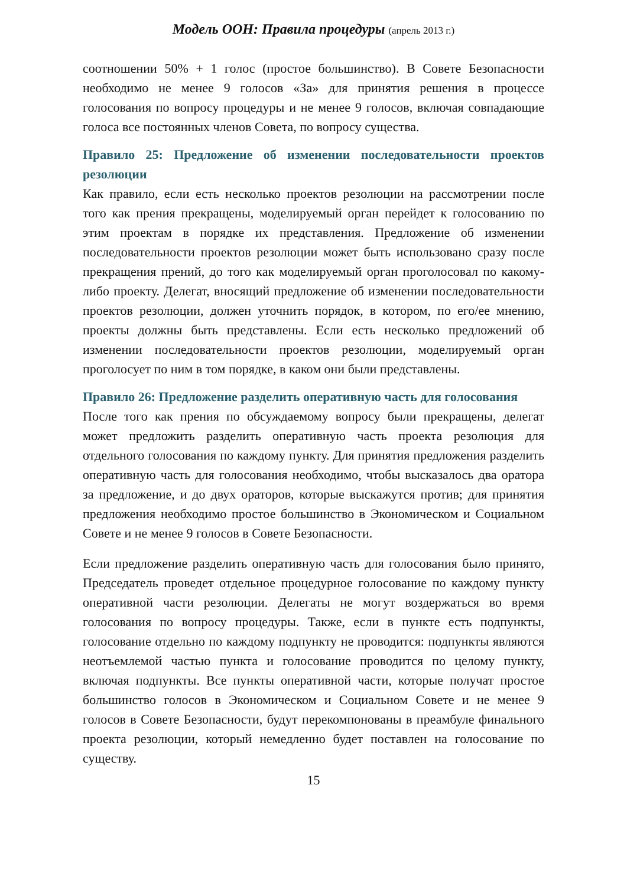Модель ООН: Правила процедуры (апрель 2013 г.)
соотношении 50% + 1 голос (простое большинство). В Совете Безопасности необходимо не менее 9 голосов «За» для принятия решения в процессе голосования по вопросу процедуры и не менее 9 голосов, включая совпадающие голоса все постоянных членов Совета, по вопросу существа.
Правило 25: Предложение об изменении последовательности проектов резолюции
Как правило, если есть несколько проектов резолюции на рассмотрении после того как прения прекращены, моделируемый орган перейдет к голосованию по этим проектам в порядке их представления. Предложение об изменении последовательности проектов резолюции может быть использовано сразу после прекращения прений, до того как моделируемый орган проголосовал по какому-либо проекту. Делегат, вносящий предложение об изменении последовательности проектов резолюции, должен уточнить порядок, в котором, по его/ее мнению, проекты должны быть представлены. Если есть несколько предложений об изменении последовательности проектов резолюции, моделируемый орган проголосует по ним в том порядке, в каком они были представлены.
Правило 26: Предложение разделить оперативную часть для голосования
После того как прения по обсуждаемому вопросу были прекращены, делегат может предложить разделить оперативную часть проекта резолюция для отдельного голосования по каждому пункту. Для принятия предложения разделить оперативную часть для голосования необходимо, чтобы высказалось два оратора за предложение, и до двух ораторов, которые выскажутся против; для принятия предложения необходимо простое большинство в Экономическом и Социальном Совете и не менее 9 голосов в Совете Безопасности.
Если предложение разделить оперативную часть для голосования было принято, Председатель проведет отдельное процедурное голосование по каждому пункту оперативной части резолюции. Делегаты не могут воздержаться во время голосования по вопросу процедуры. Также, если в пункте есть подпункты, голосование отдельно по каждому подпункту не проводится: подпункты являются неотъемлемой частью пункта и голосование проводится по целому пункту, включая подпункты. Все пункты оперативной части, которые получат простое большинство голосов в Экономическом и Социальном Совете и не менее 9 голосов в Совете Безопасности, будут перекомпонованы в преамбуле финального проекта резолюции, который немедленно будет поставлен на голосование по существу.
15